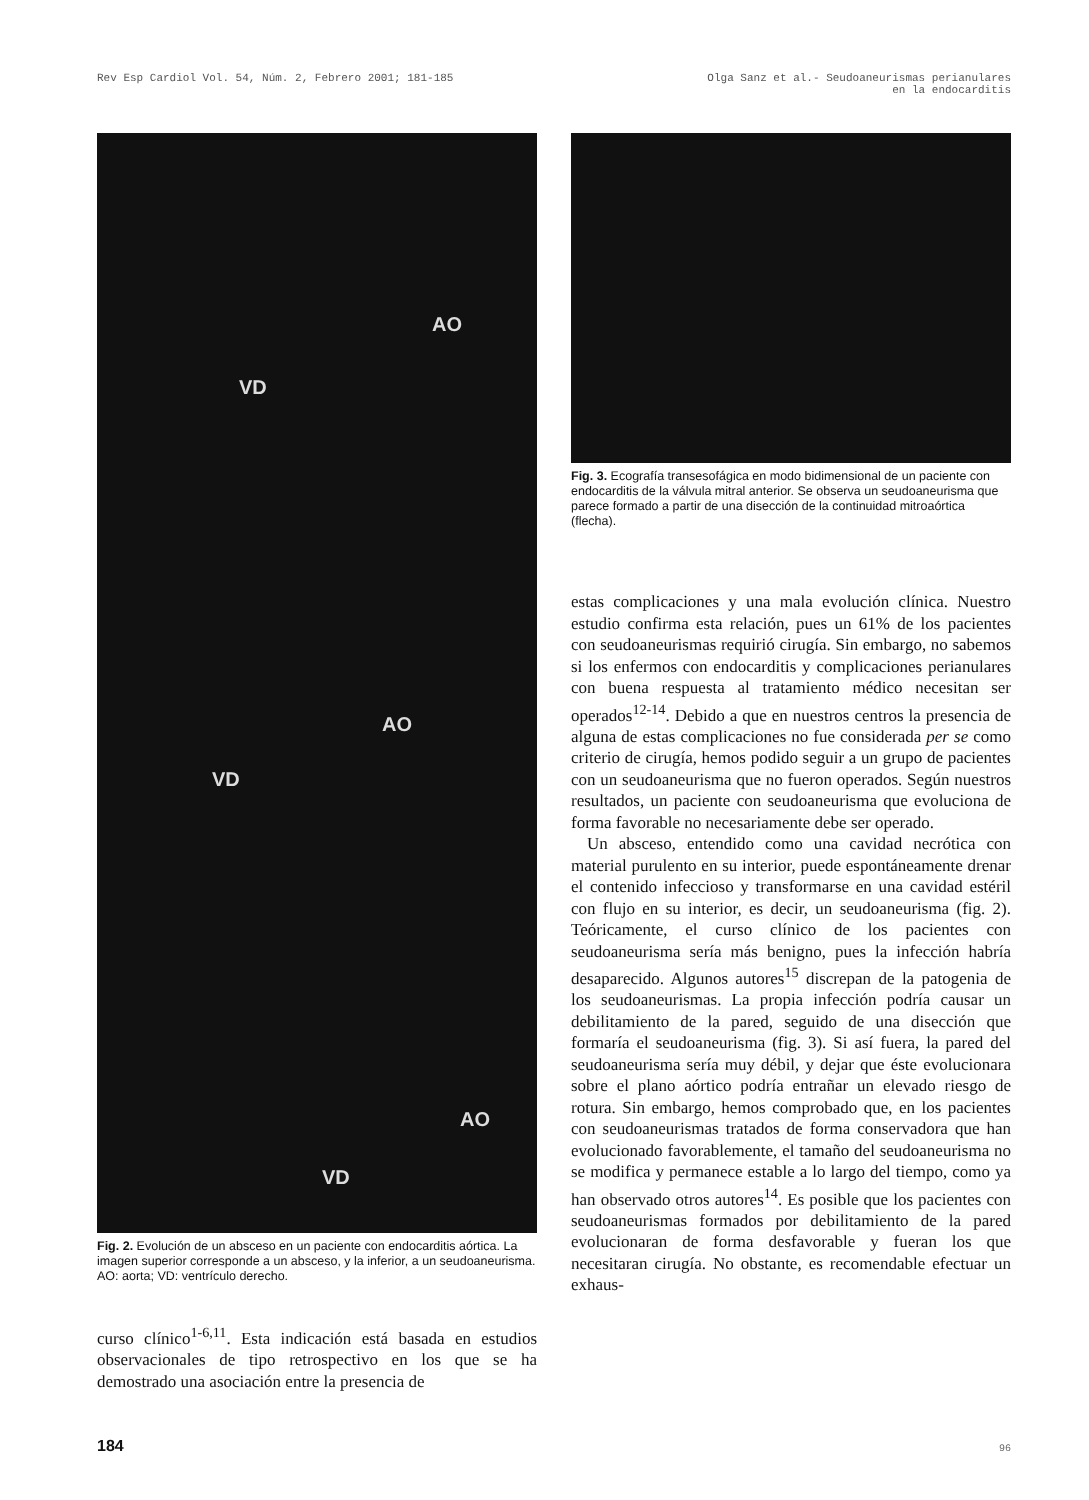Rev Esp Cardiol Vol. 54, Núm. 2, Febrero 2001; 181-185
Olga Sanz et al.- Seudoaneurismas perianulares
en la endocarditis
AO
VD
AO
VD
AO
VD
Fig. 2. Evolución de un absceso en un paciente con endocarditis aórtica. La imagen superior corresponde a un absceso, y la inferior, a un seudoaneurisma. AO: aorta; VD: ventrículo derecho.
curso clínico<sup>1-6,11</sup>. Esta indicación está basada en estudios observacionales de tipo retrospectivo en los que se ha demostrado una asociación entre la presencia de
Fig. 3. Ecografía transesofágica en modo bidimensional de un paciente con endocarditis de la válvula mitral anterior. Se observa un seudoaneurisma que parece formado a partir de una disección de la continuidad mitroaórtica (flecha).
estas complicaciones y una mala evolución clínica. Nuestro estudio confirma esta relación, pues un 61% de los pacientes con seudoaneurismas requirió cirugía. Sin embargo, no sabemos si los enfermos con endocarditis y complicaciones perianulares con buena respuesta al tratamiento médico necesitan ser operados<sup>12-14</sup>. Debido a que en nuestros centros la presencia de alguna de estas complicaciones no fue considerada per se como criterio de cirugía, hemos podido seguir a un grupo de pacientes con un seudoaneurisma que no fueron operados. Según nuestros resultados, un paciente con seudoaneurisma que evoluciona de forma favorable no necesariamente debe ser operado.
Un absceso, entendido como una cavidad necrótica con material purulento en su interior, puede espontáneamente drenar el contenido infeccioso y transformarse en una cavidad estéril con flujo en su interior, es decir, un seudoaneurisma (fig. 2). Teóricamente, el curso clínico de los pacientes con seudoaneurisma sería más benigno, pues la infección habría desaparecido. Algunos autores<sup>15</sup> discrepan de la patogenia de los seudoaneurismas. La propia infección podría causar un debilitamiento de la pared, seguido de una disección que formaría el seudoaneurisma (fig. 3). Si así fuera, la pared del seudoaneurisma sería muy débil, y dejar que éste evolucionara sobre el plano aórtico podría entrañar un elevado riesgo de rotura. Sin embargo, hemos comprobado que, en los pacientes con seudoaneurismas tratados de forma conservadora que han evolucionado favorablemente, el tamaño del seudoaneurisma no se modifica y permanece estable a lo largo del tiempo, como ya han observado otros autores<sup>14</sup>. Es posible que los pacientes con seudoaneurismas formados por debilitamiento de la pared evolucionaran de forma desfavorable y fueran los que necesitaran cirugía. No obstante, es recomendable efectuar un exhaus-
184 96